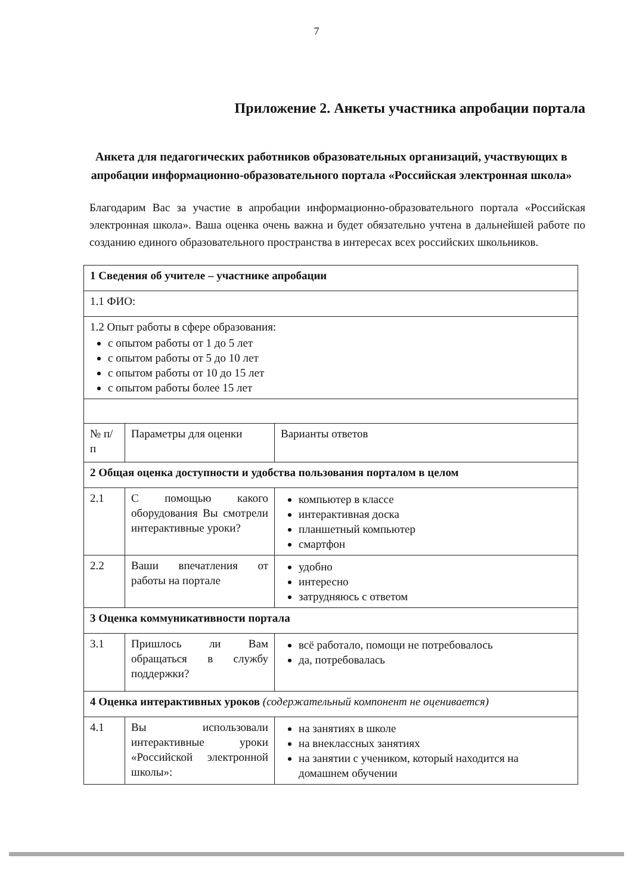7
Приложение 2. Анкеты участника апробации портала
Анкета для педагогических работников образовательных организаций, участвующих в апробации информационно-образовательного портала «Российская электронная школа»
Благодарим Вас за участие в апробации информационно-образовательного портала «Российская электронная школа». Ваша оценка очень важна и будет обязательно учтена в дальнейшей работе по созданию единого образовательного пространства в интересах всех российских школьников.
| 1 Сведения об учителе – участнике апробации | | |
| 1.1 ФИО: | | |
| 1.2 Опыт работы в сфере образования: с опытом работы от 1 до 5 лет с опытом работы от 5 до 10 лет с опытом работы от 10 до 15 лет с опытом работы более 15 лет | | |
| № п/п | Параметры для оценки | Варианты ответов |
| 2 Общая оценка доступности и удобства пользования порталом в целом | | |
| 2.1 | С помощью какого оборудования Вы смотрели интерактивные уроки? | компьютер в классе интерактивная доска планшетный компьютер смартфон |
| 2.2 | Ваши впечатления от работы на портале | удобно интересно затрудняюсь с ответом |
| 3 Оценка коммуникативности портала | | |
| 3.1 | Пришлось ли Вам обращаться в службу поддержки? | всё работало, помощи не потребовалось да, потребовалась |
| 4 Оценка интерактивных уроков (содержательный компонент не оценивается) | | |
| 4.1 | Вы использовали интерактивные уроки «Российской электронной школы»: | на занятиях в школе на внеклассных занятиях на занятии с учеником, который находится на домашнем обучении |